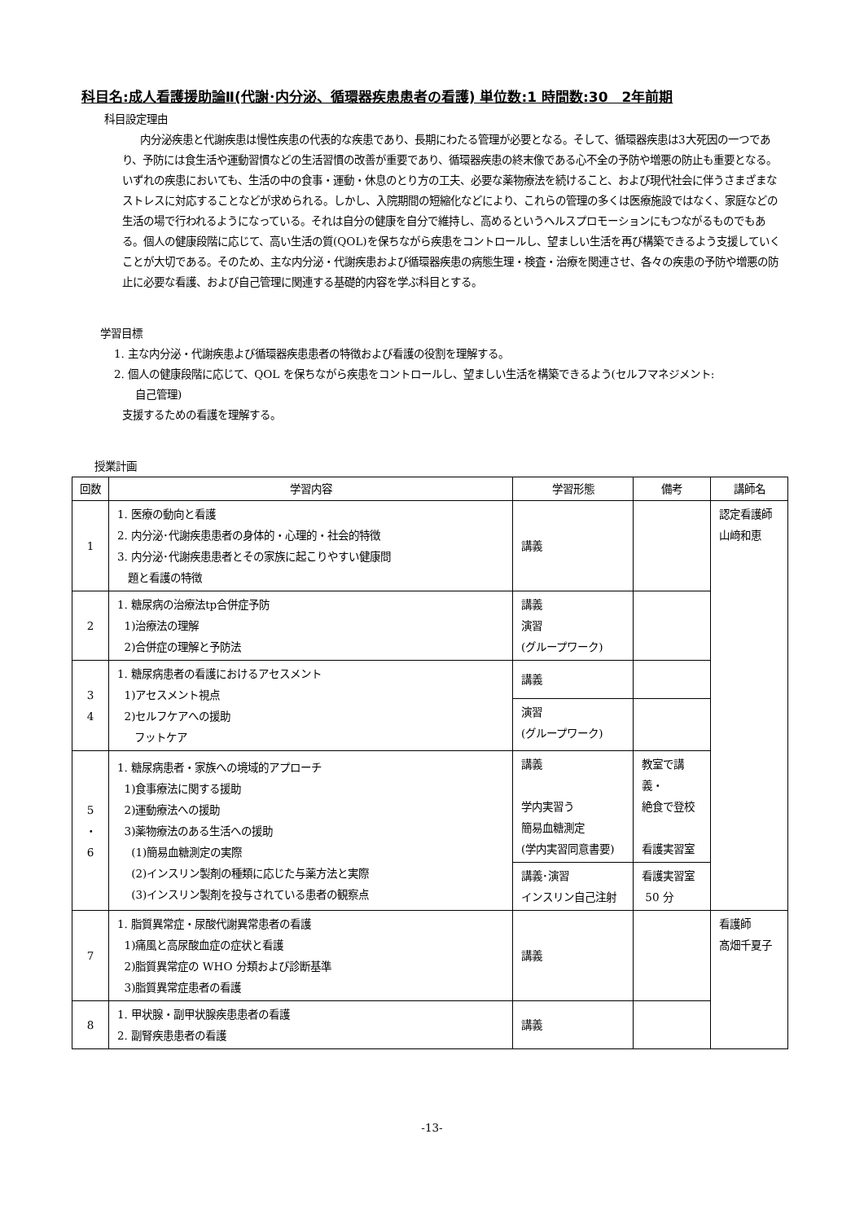科目名:成人看護援助論Ⅱ(代謝･内分泌、循環器疾患患者の看護) 単位数:1 時間数:30　2年前期
科目設定理由
内分泌疾患と代謝疾患は慢性疾患の代表的な疾患であり、長期にわたる管理が必要となる。そして、循環器疾患は3大死因の一つであり、予防には食生活や運動習慣などの生活習慣の改善が重要であり、循環器疾患の終末像である心不全の予防や増悪の防止も重要となる。いずれの疾患においても、生活の中の食事・運動・休息のとり方の工夫、必要な薬物療法を続けること、および現代社会に伴うさまざまなストレスに対応することなどが求められる。しかし、入院期間の短縮化などにより、これらの管理の多くは医療施設ではなく、家庭などの生活の場で行われるようになっている。それは自分の健康を自分で維持し、高めるというヘルスプロモーションにもつながるものでもある。個人の健康段階に応じて、高い生活の質(QOL)を保ちながら疾患をコントロールし、望ましい生活を再び構築できるよう支援していくことが大切である。そのため、主な内分泌・代謝疾患および循環器疾患の病態生理・検査・治療を関連させ、各々の疾患の予防や増悪の防止に必要な看護、および自己管理に関連する基礎的内容を学ぶ科目とする。
学習目標
1. 主な内分泌・代謝疾患よび循環器疾患患者の特徴および看護の役割を理解する。
2. 個人の健康段階に応じて、QOL を保ちながら疾患をコントロールし、望ましい生活を構築できるよう(セルフマネジメント:
自己管理)
支援するための看護を理解する。
授業計画
| 回数 | 学習内容 | 学習形態 | 備考 | 講師名 |
| --- | --- | --- | --- | --- |
| 1 | 1. 医療の動向と看護 2. 内分泌･代謝疾患患者の身体的・心理的・社会的特徴 3. 内分泌･代謝疾患患者とその家族に起こりやすい健康問 題と看護の特徴 | 講義 | | 認定看護師 山﨑和恵 |
| 2 | 1. 糖尿病の治療法tp合併症予防 1)治療法の理解 2)合併症の理解と予防法 | 講義 演習 (グループワーク) | | |
| 3 4 | 1. 糖尿病患者の看護におけるアセスメント 1)アセスメント視点 2)セルフケアへの援助 フットケア | 講義 | | |
| | | 演習 (グループワーク) | | |
| 5 ・ 6 | 1. 糖尿病患者・家族への境域的アプローチ 1)食事療法に関する援助 2)運動療法への援助 3)薬物療法のある生活への援助 (1)簡易血糖測定の実際 (2)インスリン製剤の種類に応じた与薬方法と実際 (3)インスリン製剤を投与されている患者の観察点 | 講義 学内実習う 簡易血糖測定 (学内実習同意書要) | 教室で講義・ 絶食で登校 看護実習室 | |
| | | 講義･演習 インスリン自己注射 | 看護実習室 50 分 | |
| 7 | 1. 脂質異常症・尿酸代謝異常患者の看護 1)痛風と高尿酸血症の症状と看護 2)脂質異常症の WHO 分類および診断基準 3)脂質異常症患者の看護 | 講義 | | 看護師 髙畑千夏子 |
| 8 | 1. 甲状腺・副甲状腺疾患患者の看護 2. 副腎疾患患者の看護 | 講義 | | |
-13-